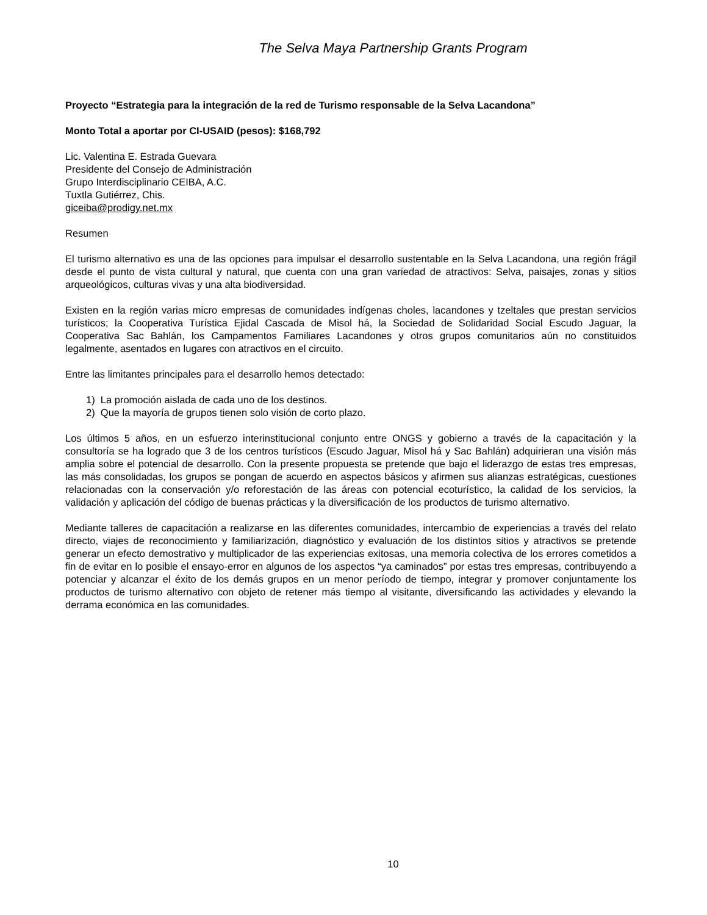The Selva Maya Partnership Grants Program
Proyecto “Estrategia para la integración de la red de Turismo responsable de la Selva Lacandona”
Monto Total a aportar por CI-USAID (pesos): $168,792
Lic. Valentina E. Estrada Guevara
Presidente del Consejo de Administración
Grupo Interdisciplinario CEIBA, A.C.
Tuxtla Gutiérrez, Chis.
giceiba@prodigy.net.mx
Resumen
El turismo alternativo es una de las opciones para impulsar el desarrollo sustentable en la Selva Lacandona, una región frágil desde el punto de vista cultural y natural, que cuenta con una gran variedad de atractivos: Selva, paisajes, zonas y sitios arqueológicos, culturas vivas y una alta biodiversidad.
Existen en la región varias micro empresas de comunidades indígenas choles, lacandones y tzeltales que prestan servicios turísticos; la Cooperativa Turística Ejidal Cascada de Misol há, la Sociedad de Solidaridad Social Escudo Jaguar, la Cooperativa Sac Bahlán, los Campamentos Familiares Lacandones y otros grupos comunitarios aún no constituidos legalmente, asentados en lugares con atractivos en el circuito.
Entre las limitantes principales para el desarrollo hemos detectado:
1) La promoción aislada de cada uno de los destinos.
2) Que la mayoría de grupos tienen solo visión de corto plazo.
Los últimos 5 años, en un esfuerzo interinstitucional conjunto entre ONGS y gobierno a través de la capacitación y la consultoría se ha logrado que 3 de los centros turísticos (Escudo Jaguar, Misol há y Sac Bahlán) adquirieran una visión más amplia sobre el potencial de desarrollo. Con la presente propuesta se pretende que bajo el liderazgo de estas tres empresas, las más consolidadas, los grupos se pongan de acuerdo en aspectos básicos y afirmen sus alianzas estratégicas, cuestiones relacionadas con la conservación y/o reforestación de las áreas con potencial ecoturístico, la calidad de los servicios, la validación y aplicación del código de buenas prácticas y la diversificación de los productos de turismo alternativo.
Mediante talleres de capacitación a realizarse en las diferentes comunidades, intercambio de experiencias a través del relato directo, viajes de reconocimiento y familiarización, diagnóstico y evaluación de los distintos sitios y atractivos se pretende generar un efecto demostrativo y multiplicador de las experiencias exitosas, una memoria colectiva de los errores cometidos a fin de evitar en lo posible el ensayo-error en algunos de los aspectos “ya caminados” por estas tres empresas, contribuyendo a potenciar y alcanzar el éxito de los demás grupos en un menor período de tiempo, integrar y promover conjuntamente los productos de turismo alternativo con objeto de retener más tiempo al visitante, diversificando las actividades y elevando la derrama económica en las comunidades.
10